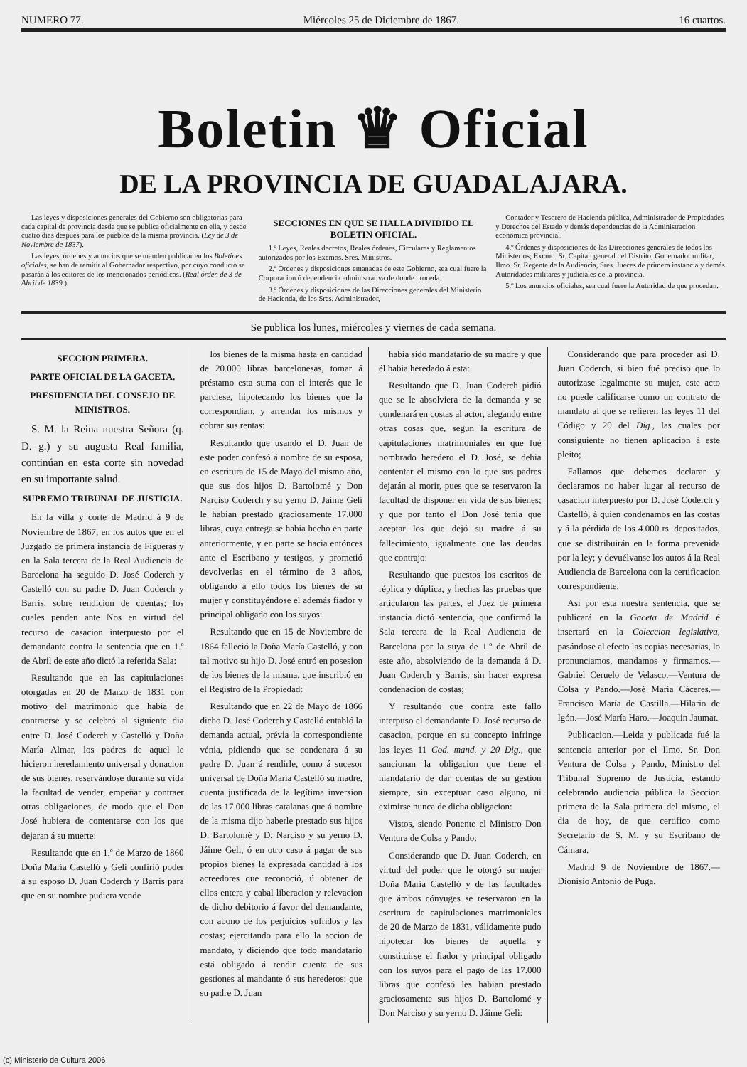NUMERO 77. Miércoles 25 de Diciembre de 1867. 16 cuartos.
Boletin ♛ Oficial
DE LA PROVINCIA DE GUADALAJARA.
Las leyes y disposiciones generales del Gobierno son obligatorias para cada capital de provincia desde que se publica oficialmente en ella, y desde cuatro dias despues para los pueblos de la misma provincia. (Ley de 3 de Noviembre de 1837).
Las leyes, órdenes y anuncios que se manden publicar en los Boletines oficiales, se han de remitir al Gobernador respectivo, por cuyo conducto se pasarán á los editores de los mencionados periódicos. (Real órden de 3 de Abril de 1839.)
SECCIONES EN QUE SE HALLA DIVIDIDO EL BOLETIN OFICIAL.
1.º Leyes, Reales decretos, Reales órdenes, Circulares y Reglamentos autorizados por los Excmos. Sres. Ministros.
2.º Órdenes y disposiciones emanadas de este Gobierno, sea cual fuere la Corporacion ó dependencia administrativa de donde proceda.
3.º Órdenes y disposiciones de las Direcciones generales del Ministerio de Hacienda, de los Sres. Administrador,
Contador y Tesorero de Hacienda pública, Administrador de Propiedades y Derechos del Estado y demás dependencias de la Administracion económica provincial.
4.º Órdenes y disposiciones de las Direcciones generales de todos los Ministerios; Excmo. Sr. Capitan general del Distrito, Gobernador militar, Ilmo. Sr. Regente de la Audiencia, Sres. Jueces de primera instancia y demás Autoridades militares y judiciales de la provincia.
5.º Los anuncios oficiales, sea cual fuere la Autoridad de que procedan.
Se publica los lunes, miércoles y viernes de cada semana.
SECCION PRIMERA.
PARTE OFICIAL DE LA GACETA.
PRESIDENCIA DEL CONSEJO DE MINISTROS.
S. M. la Reina nuestra Señora (q. D. g.) y su augusta Real familia, continúan en esta corte sin novedad en su importante salud.
SUPREMO TRIBUNAL DE JUSTICIA.
En la villa y corte de Madrid á 9 de Noviembre de 1867, en los autos que en el Juzgado de primera instancia de Figueras y en la Sala tercera de la Real Audiencia de Barcelona ha seguido D. José Coderch y Castelló con su padre D. Juan Coderch y Barris, sobre rendicion de cuentas; los cuales penden ante Nos en virtud del recurso de casacion interpuesto por el demandante contra la sentencia que en 1.º de Abril de este año dictó la referida Sala:
Resultando que en las capitulaciones otorgadas en 20 de Marzo de 1831 con motivo del matrimonio que habia de contraerse y se celebró al siguiente dia entre D. José Coderch y Castelló y Doña María Almar, los padres de aquel le hicieron heredamiento universal y donacion de sus bienes, reservándose durante su vida la facultad de vender, empeñar y contraer otras obligaciones, de modo que el Don José hubiera de contentarse con los que dejaran á su muerte:
Resultando que en 1.º de Marzo de 1860 Doña María Castelló y Geli confirió poder á su esposo D. Juan Coderch y Barris para que en su nombre pudiera vende
los bienes de la misma hasta en cantidad de 20.000 libras barcelonesas, tomar á préstamo esta suma con el interés que le parciese, hipotecando los bienes que la correspondian, y arrendar los mismos y cobrar sus rentas:
Resultando que usando el D. Juan de este poder confesó á nombre de su esposa, en escritura de 15 de Mayo del mismo año, que sus dos hijos D. Bartolomé y Don Narciso Coderch y su yerno D. Jaime Geli le habian prestado graciosamente 17.000 libras, cuya entrega se habia hecho en parte anteriormente, y en parte se hacia entónces ante el Escribano y testigos, y prometió devolverlas en el término de 3 años, obligando á ello todos los bienes de su mujer y constituyéndose el además fiador y principal obligado con los suyos:
Resultando que en 15 de Noviembre de 1864 falleció la Doña María Castelló, y con tal motivo su hijo D. José entró en posesion de los bienes de la misma, que inscribió en el Registro de la Propiedad:
Resultando que en 22 de Mayo de 1866 dicho D. José Coderch y Castelló entabló la demanda actual, prévia la correspondiente vénia, pidiendo que se condenara á su padre D. Juan á rendirle, como á sucesor universal de Doña María Castelló su madre, cuenta justificada de la legítima inversion de las 17.000 libras catalanas que á nombre de la misma dijo haberle prestado sus hijos D. Bartolomé y D. Narciso y su yerno D. Jáime Geli, ó en otro caso á pagar de sus propios bienes la expresada cantidad á los acreedores que reconoció, ú obtener de ellos entera y cabal liberacion y relevacion de dicho debitorio á favor del demandante, con abono de los perjuicios sufridos y las costas; ejercitando para ello la accion de mandato, y diciendo que todo mandatario está obligado á rendir cuenta de sus gestiones al mandante ó sus herederos: que su padre D. Juan
habia sido mandatario de su madre y que él habia heredado á esta:
Resultando que D. Juan Coderch pidió que se le absolviera de la demanda y se condenará en costas al actor, alegando entre otras cosas que, segun la escritura de capitulaciones matrimoniales en que fué nombrado heredero el D. José, se debia contentar el mismo con lo que sus padres dejarán al morir, pues que se reservaron la facultad de disponer en vida de sus bienes; y que por tanto el Don José tenia que aceptar los que dejó su madre á su fallecimiento, igualmente que las deudas que contrajo:
Resultando que puestos los escritos de réplica y dúplica, y hechas las pruebas que articularon las partes, el Juez de primera instancia dictó sentencia, que confirmó la Sala tercera de la Real Audiencia de Barcelona por la suya de 1.º de Abril de este año, absolviendo de la demanda á D. Juan Coderch y Barris, sin hacer expresa condenacion de costas;
Y resultando que contra este fallo interpuso el demandante D. José recurso de casacion, porque en su concepto infringe las leyes 11 Cod. mand. y 20 Dig., que sancionan la obligacion que tiene el mandatario de dar cuentas de su gestion siempre, sin exceptuar caso alguno, ni eximirse nunca de dicha obligacion:
Vistos, siendo Ponente el Ministro Don Ventura de Colsa y Pando:
Considerando que D. Juan Coderch, en virtud del poder que le otorgó su mujer Doña María Castelló y de las facultades que ámbos cónyuges se reservaron en la escritura de capitulaciones matrimoniales de 20 de Marzo de 1831, válidamente pudo hipotecar los bienes de aquella y constituirse el fiador y principal obligado con los suyos para el pago de las 17.000 libras que confesó les habian prestado graciosamente sus hijos D. Bartolomé y Don Narciso y su yerno D. Jáime Geli:
Considerando que para proceder así D. Juan Coderch, si bien fué preciso que lo autorizase legalmente su mujer, este acto no puede calificarse como un contrato de mandato al que se refieren las leyes 11 del Código y 20 del Dig., las cuales por consiguiente no tienen aplicacion á este pleito;
Fallamos que debemos declarar y declaramos no haber lugar al recurso de casacion interpuesto por D. José Coderch y Castelló, á quien condenamos en las costas y á la pérdida de los 4.000 rs. depositados, que se distribuirán en la forma prevenida por la ley; y devuélvanse los autos á la Real Audiencia de Barcelona con la certificacion correspondiente.
Así por esta nuestra sentencia, que se publicará en la Gaceta de Madrid é insertará en la Coleccion legislativa, pasándose al efecto las copias necesarias, lo pronunciamos, mandamos y firmamos.—Gabriel Ceruelo de Velasco.—Ventura de Colsa y Pando.—José María Cáceres.—Francisco María de Castilla.—Hilario de Igón.—José María Haro.—Joaquin Jaumar.
Publicacion.—Leida y publicada fué la sentencia anterior por el Ilmo. Sr. Don Ventura de Colsa y Pando, Ministro del Tribunal Supremo de Justicia, estando celebrando audiencia pública la Seccion primera de la Sala primera del mismo, el dia de hoy, de que certifico como Secretario de S. M. y su Escribano de Cámara.
Madrid 9 de Noviembre de 1867.—Dionisio Antonio de Puga.
(c) Ministerio de Cultura 2006